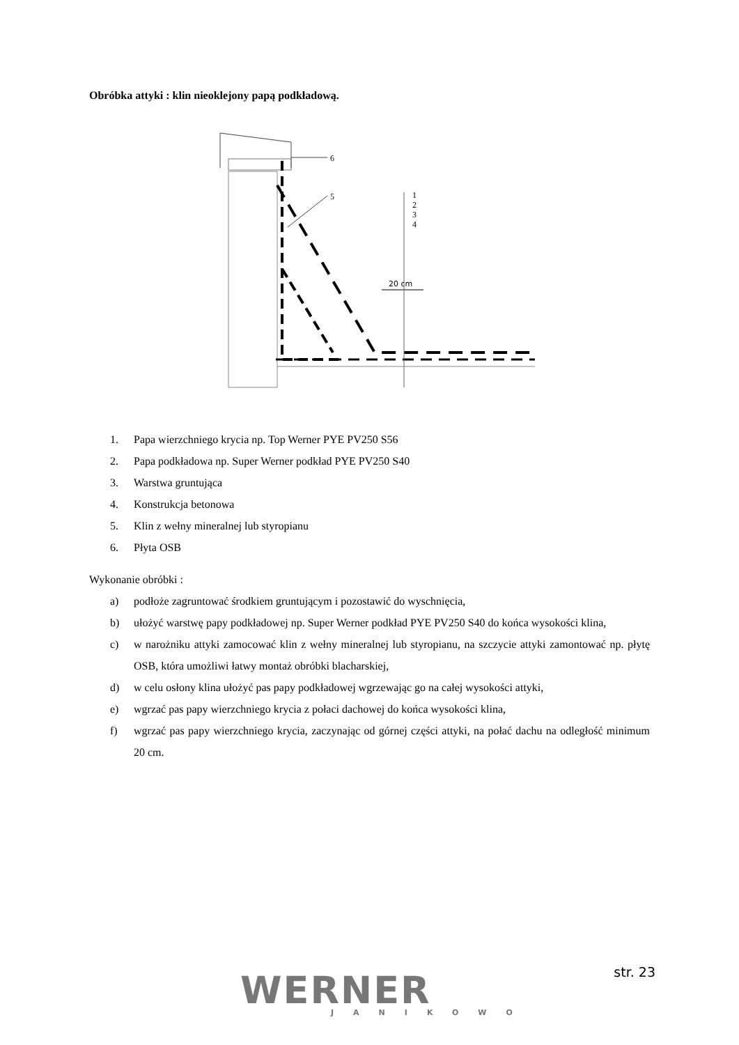Obróbka attyki : klin nieoklejony papą podkładową.
20 cm
1
2
3
4
5
6
1. Papa wierzchniego krycia np. Top Werner PYE PV250 S56
2. Papa podkładowa np. Super Werner podkład PYE PV250 S40
3. Warstwa gruntująca
4. Konstrukcja betonowa
5. Klin z wełny mineralnej lub styropianu
6. Płyta OSB
Wykonanie obróbki :
a) podłoże zagruntować środkiem gruntującym i pozostawić do wyschnięcia,
b) ułożyć warstwę papy podkładowej np. Super Werner podkład PYE PV250 S40 do końca wysokości klina,
c) w narożniku attyki zamocować klin z wełny mineralnej lub styropianu, na szczycie attyki zamontować np. płytę OSB, która umożliwi łatwy montaż obróbki blacharskiej,
d) w celu osłony klina ułożyć pas papy podkładowej wgrzewając go na całej wysokości attyki,
e) wgrzać pas papy wierzchniego krycia z połaci dachowej do końca wysokości klina,
f) wgrzać pas papy wierzchniego krycia, zaczynając od górnej części attyki, na połać dachu na odległość minimum 20 cm.
WERNER
JANIKOWO
str. 23